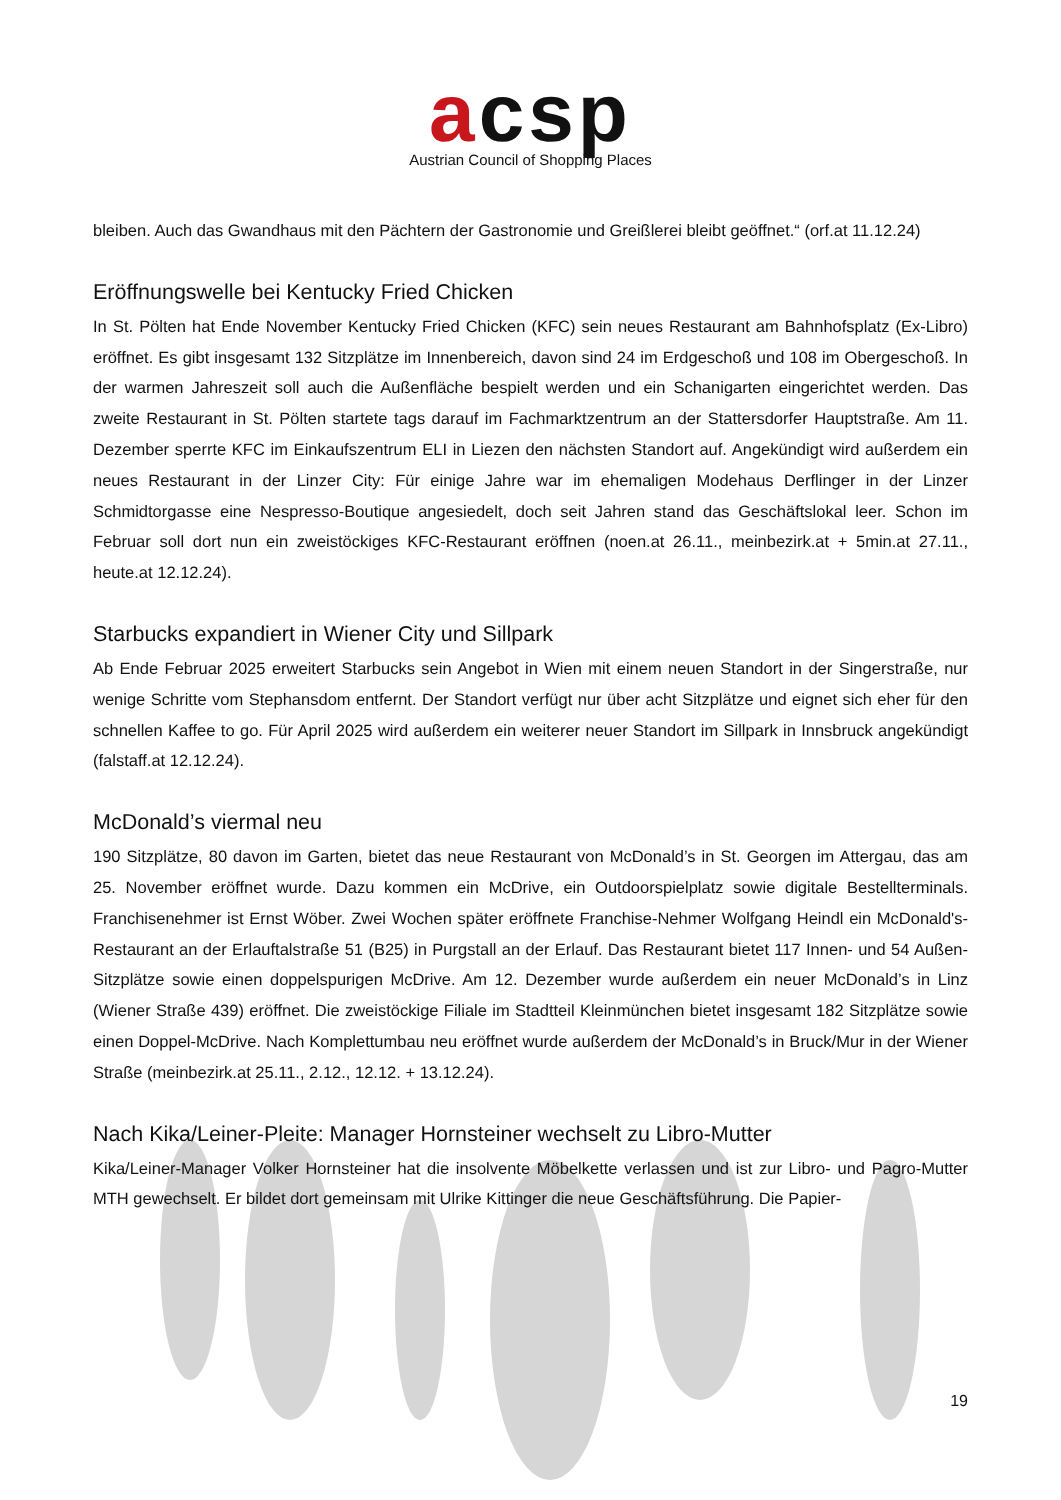acsp
Austrian Council of Shopping Places
bleiben. Auch das Gwandhaus mit den Pächtern der Gastronomie und Greißlerei bleibt geöffnet.“ (orf.at 11.12.24)
Eröffnungswelle bei Kentucky Fried Chicken
In St. Pölten hat Ende November Kentucky Fried Chicken (KFC) sein neues Restaurant am Bahnhofsplatz (Ex-Libro) eröffnet. Es gibt insgesamt 132 Sitzplätze im Innenbereich, davon sind 24 im Erdgeschoß und 108 im Obergeschoß. In der warmen Jahreszeit soll auch die Außenfläche bespielt werden und ein Schanigarten eingerichtet werden. Das zweite Restaurant in St. Pölten startete tags darauf im Fachmarktzentrum an der Stattersdorfer Hauptstraße. Am 11. Dezember sperrte KFC im Einkaufszentrum ELI in Liezen den nächsten Standort auf. Angekündigt wird außerdem ein neues Restaurant in der Linzer City: Für einige Jahre war im ehemaligen Modehaus Derflinger in der Linzer Schmidtorgasse eine Nespresso-Boutique angesiedelt, doch seit Jahren stand das Geschäftslokal leer. Schon im Februar soll dort nun ein zweistöckiges KFC-Restaurant eröffnen (noen.at 26.11., meinbezirk.at + 5min.at 27.11., heute.at 12.12.24).
Starbucks expandiert in Wiener City und Sillpark
Ab Ende Februar 2025 erweitert Starbucks sein Angebot in Wien mit einem neuen Standort in der Singerstraße, nur wenige Schritte vom Stephansdom entfernt. Der Standort verfügt nur über acht Sitzplätze und eignet sich eher für den schnellen Kaffee to go. Für April 2025 wird außerdem ein weiterer neuer Standort im Sillpark in Innsbruck angekündigt (falstaff.at 12.12.24).
McDonald’s viermal neu
190 Sitzplätze, 80 davon im Garten, bietet das neue Restaurant von McDonald’s in St. Georgen im Attergau, das am 25. November eröffnet wurde. Dazu kommen ein McDrive, ein Outdoorspielplatz sowie digitale Bestellterminals. Franchisenehmer ist Ernst Wöber. Zwei Wochen später eröffnete Franchise-Nehmer Wolfgang Heindl ein McDonald's-Restaurant an der Erlauftalstraße 51 (B25) in Purgstall an der Erlauf. Das Restaurant bietet 117 Innen- und 54 Außen-Sitzplätze sowie einen doppelspurigen McDrive. Am 12. Dezember wurde außerdem ein neuer McDonald’s in Linz (Wiener Straße 439) eröffnet. Die zweistöckige Filiale im Stadtteil Kleinmünchen bietet insgesamt 182 Sitzplätze sowie einen Doppel-McDrive. Nach Komplettumbau neu eröffnet wurde außerdem der McDonald’s in Bruck/Mur in der Wiener Straße (meinbezirk.at 25.11., 2.12., 12.12. + 13.12.24).
Nach Kika/Leiner-Pleite: Manager Hornsteiner wechselt zu Libro-Mutter
Kika/Leiner-Manager Volker Hornsteiner hat die insolvente Möbelkette verlassen und ist zur Libro- und Pagro-Mutter MTH gewechselt. Er bildet dort gemeinsam mit Ulrike Kittinger die neue Geschäftsführung. Die Papier-
19